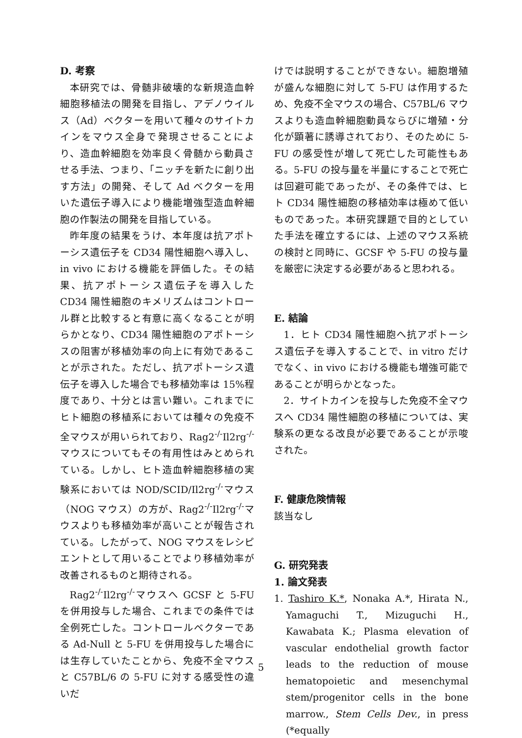D. 考察
本研究では、骨髄非破壊的な新規造血幹細胞移植法の開発を目指し、アデノウイルス（Ad）ベクターを用いて種々のサイトカインをマウス全身で発現させることにより、造血幹細胞を効率良く骨髄から動員させる手法、つまり、「ニッチを新たに創り出す方法」の開発、そして Ad ベクターを用いた遺伝子導入により機能増強型造血幹細胞の作製法の開発を目指している。
昨年度の結果をうけ、本年度は抗アポトーシス遺伝子を CD34 陽性細胞へ導入し、in vivo における機能を評価した。その結果、抗アポトーシス遺伝子を導入した CD34 陽性細胞のキメリズムはコントロール群と比較すると有意に高くなることが明らかとなり、CD34 陽性細胞のアポトーシスの阻害が移植効率の向上に有効であることが示された。ただし、抗アポトーシス遺伝子を導入した場合でも移植効率は 15%程度であり、十分とは言い難い。これまでにヒト細胞の移植系においては種々の免疫不全マウスが用いられており、Rag2<sup>-/-</sup>Il2rg<sup>-/-</sup>マウスについてもその有用性はみとめられている。しかし、ヒト造血幹細胞移植の実験系においては NOD/SCID/Il2rg<sup>-/-</sup>マウス（NOG マウス）の方が、Rag2<sup>-/-</sup>Il2rg<sup>-/-</sup>マウスよりも移植効率が高いことが報告されている。したがって、NOG マウスをレシピエントとして用いることでより移植効率が改善されるものと期待される。
Rag2<sup>-/-</sup>Il2rg<sup>-/-</sup>マウスへ GCSF と 5-FU を併用投与した場合、これまでの条件では全例死亡した。コントロールベクターである Ad-Null と 5-FU を併用投与した場合には生存していたことから、免疫不全マウスと C57BL/6 の 5-FU に対する感受性の違いだ
けでは説明することができない。細胞増殖が盛んな細胞に対して 5-FU は作用するため、免疫不全マウスの場合、C57BL/6 マウスよりも造血幹細胞動員ならびに増殖・分化が顕著に誘導されており、そのために 5-FU の感受性が増して死亡した可能性もある。5-FU の投与量を半量にすることで死亡は回避可能であったが、その条件では、ヒト CD34 陽性細胞の移植効率は極めて低いものであった。本研究課題で目的としていた手法を確立するには、上述のマウス系統の検討と同時に、GCSF や 5-FU の投与量を厳密に決定する必要があると思われる。
E. 結論
1．ヒト CD34 陽性細胞へ抗アポトーシス遺伝子を導入することで、in vitro だけでなく、in vivo における機能も増強可能であることが明らかとなった。
2．サイトカインを投与した免疫不全マウスへ CD34 陽性細胞の移植については、実験系の更なる改良が必要であることが示唆された。
F. 健康危険情報
該当なし
G. 研究発表
1. 論文発表
1. Tashiro K.*, Nonaka A.*, Hirata N., Yamaguchi T., Mizuguchi H., Kawabata K.; Plasma elevation of vascular endothelial growth factor leads to the reduction of mouse hematopoietic and mesenchymal stem/progenitor cells in the bone marrow., Stem Cells Dev., in press (*equally
5